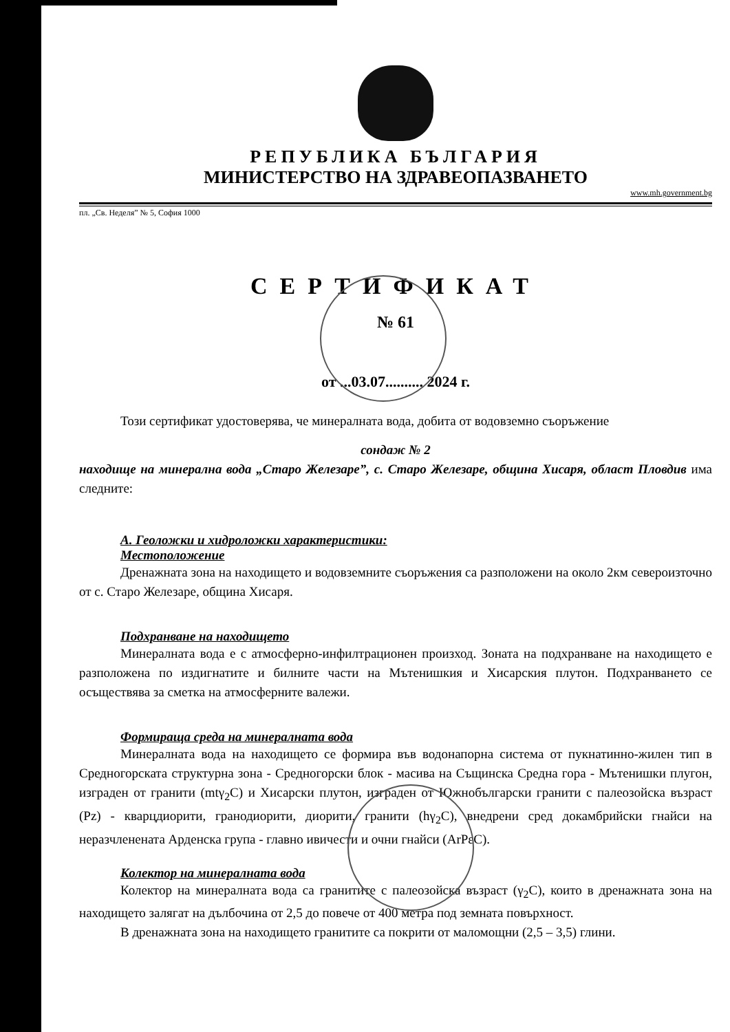РЕПУБЛИКА БЪЛГАРИЯ
МИНИСТЕРСТВО НА ЗДРАВЕОПАЗВАНЕТО
www.mh.government.bg
пл. „Св. Неделя” № 5, София 1000
СЕРТИФИКАТ
№ 61
от ...03.07.......... 2024 г.
Този сертификат удостоверява, че минералната вода, добита от водовземно съоръжение
сондаж № 2
находище на минерална вода „Старо Железаре”, с. Старо Железаре, община Хисаря, област Пловдив има следните:
А. Геоложки и хидроложки характеристики:
Местоположение
Дренажната зона на находището и водовземните съоръжения са разположени на около 2км североизточно от с. Старо Железаре, община Хисаря.
Подхранване на находището
Минералната вода е с атмосферно-инфилтрационен произход. Зоната на подхранване на находището е разположена по издигнатите и билните части на Мътенишкия и Хисарския плутон. Подхранването се осъществява за сметка на атмосферните валежи.
Формираща среда на минералната вода
Минералната вода на находището се формира във водонапорна система от пукнатинно-жилен тип в Средногорската структурна зона - Средногорски блок - масива на Същинска Средна гора - Мътенишки плугон, изграден от гранити (mtγ<sub>2</sub>C) и Хисарски плутон, изграден от Южнобългарски гранити с палеозойска възраст (Pz) - кварцдиорити, гранодиорити, диорити, гранити (hγ<sub>2</sub>C), внедрени сред докамбрийски гнайси на неразчленената Арденска група - главно ивичести и очни гнайси (ArPεC).
Колектор на минералната вода
Колектор на минералната вода са гранитите с палеозойска възраст (γ<sub>2</sub>C), които в дренажната зона на находището залягат на дълбочина от 2,5 до повече от 400 метра под земната повърхност.
В дренажната зона на находището гранитите са покрити от маломощни (2,5 – 3,5) глини.